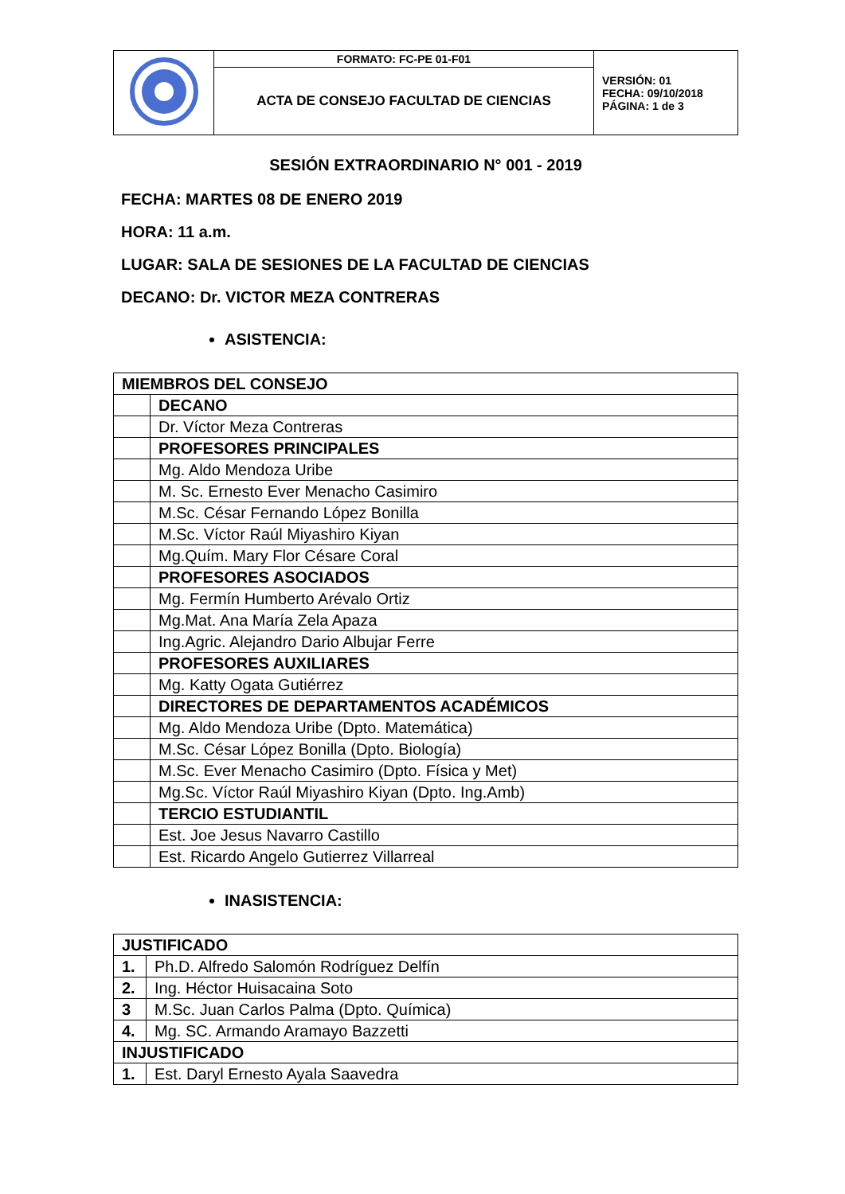| | FORMATO: FC-PE 01-F01 | VERSIÓN: 01 FECHA: 09/10/2018 PÁGINA: 1 de 3 |
| | ACTA DE CONSEJO FACULTAD DE CIENCIAS | |
SESIÓN EXTRAORDINARIO N° 001 - 2019
FECHA: MARTES 08 DE ENERO 2019
HORA: 11 a.m.
LUGAR: SALA DE SESIONES DE LA FACULTAD DE CIENCIAS
DECANO: Dr. VICTOR MEZA CONTRERAS
ASISTENCIA:
| MIEMBROS DEL CONSEJO | |
| | DECANO |
| | Dr. Víctor Meza Contreras |
| | PROFESORES PRINCIPALES |
| | Mg. Aldo Mendoza Uribe |
| | M. Sc. Ernesto Ever Menacho Casimiro |
| | M.Sc. César Fernando López Bonilla |
| | M.Sc. Víctor Raúl Miyashiro Kiyan |
| | Mg.Quím. Mary Flor Césare Coral |
| | PROFESORES ASOCIADOS |
| | Mg. Fermín Humberto Arévalo Ortiz |
| | Mg.Mat. Ana María Zela Apaza |
| | Ing.Agric. Alejandro Dario Albujar Ferre |
| | PROFESORES AUXILIARES |
| | Mg. Katty Ogata Gutiérrez |
| | DIRECTORES DE DEPARTAMENTOS ACADÉMICOS |
| | Mg. Aldo Mendoza Uribe (Dpto. Matemática) |
| | M.Sc. César López Bonilla (Dpto. Biología) |
| | M.Sc. Ever Menacho Casimiro (Dpto. Física y Met) |
| | Mg.Sc. Víctor Raúl Miyashiro Kiyan (Dpto. Ing.Amb) |
| | TERCIO ESTUDIANTIL |
| | Est. Joe Jesus Navarro Castillo |
| | Est. Ricardo Angelo Gutierrez Villarreal |
INASISTENCIA:
| JUSTIFICADO | |
| 1. | Ph.D. Alfredo Salomón Rodríguez Delfín |
| 2. | Ing. Héctor Huisacaina Soto |
| 3 | M.Sc. Juan Carlos Palma (Dpto. Química) |
| 4. | Mg. SC. Armando Aramayo Bazzetti |
| INJUSTIFICADO | |
| 1. | Est. Daryl Ernesto Ayala Saavedra |